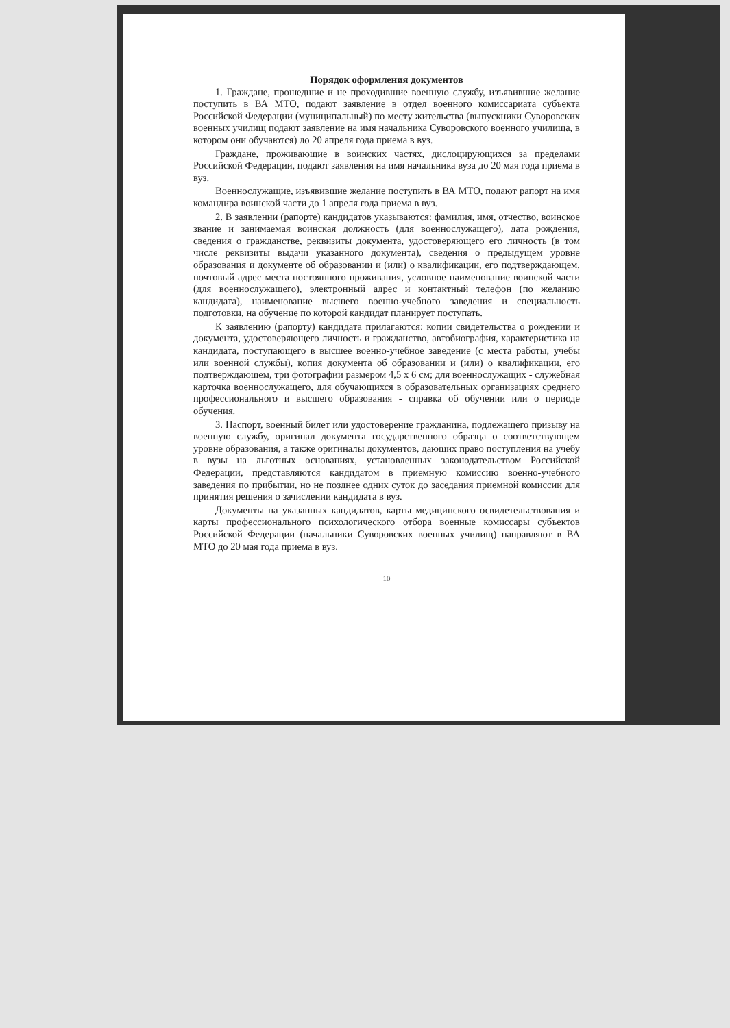Порядок оформления документов
1. Граждане, прошедшие и не проходившие военную службу, изъявившие желание поступить в ВА МТО, подают заявление в отдел военного комиссариата субъекта Российской Федерации (муниципальный) по месту жительства (выпускники Суворовских военных училищ подают заявление на имя начальника Суворовского военного училища, в котором они обучаются) до 20 апреля года приема в вуз.
Граждане, проживающие в воинских частях, дислоцирующихся за пределами Российской Федерации, подают заявления на имя начальника вуза до 20 мая года приема в вуз.
Военнослужащие, изъявившие желание поступить в ВА МТО, подают рапорт на имя командира воинской части до 1 апреля года приема в вуз.
2. В заявлении (рапорте) кандидатов указываются: фамилия, имя, отчество, воинское звание и занимаемая воинская должность (для военнослужащего), дата рождения, сведения о гражданстве, реквизиты документа, удостоверяющего его личность (в том числе реквизиты выдачи указанного документа), сведения о предыдущем уровне образования и документе об образовании и (или) о квалификации, его подтверждающем, почтовый адрес места постоянного проживания, условное наименование воинской части (для военнослужащего), электронный адрес и контактный телефон (по желанию кандидата), наименование высшего военно-учебного заведения и специальность подготовки, на обучение по которой кандидат планирует поступать.
К заявлению (рапорту) кандидата прилагаются: копии свидетельства о рождении и документа, удостоверяющего личность и гражданство, автобиография, характеристика на кандидата, поступающего в высшее военно-учебное заведение (с места работы, учебы или военной службы), копия документа об образовании и (или) о квалификации, его подтверждающем, три фотографии размером 4,5 х 6 см; для военнослужащих - служебная карточка военнослужащего, для обучающихся в образовательных организациях среднего профессионального и высшего образования - справка об обучении или о периоде обучения.
3. Паспорт, военный билет или удостоверение гражданина, подлежащего призыву на военную службу, оригинал документа государственного образца о соответствующем уровне образования, а также оригиналы документов, дающих право поступления на учебу в вузы на льготных основаниях, установленных законодательством Российской Федерации, представляются кандидатом в приемную комиссию военно-учебного заведения по прибытии, но не позднее одних суток до заседания приемной комиссии для принятия решения о зачислении кандидата в вуз.
Документы на указанных кандидатов, карты медицинского освидетельствования и карты профессионального психологического отбора военные комиссары субъектов Российской Федерации (начальники Суворовских военных училищ) направляют в ВА МТО до 20 мая года приема в вуз.
10